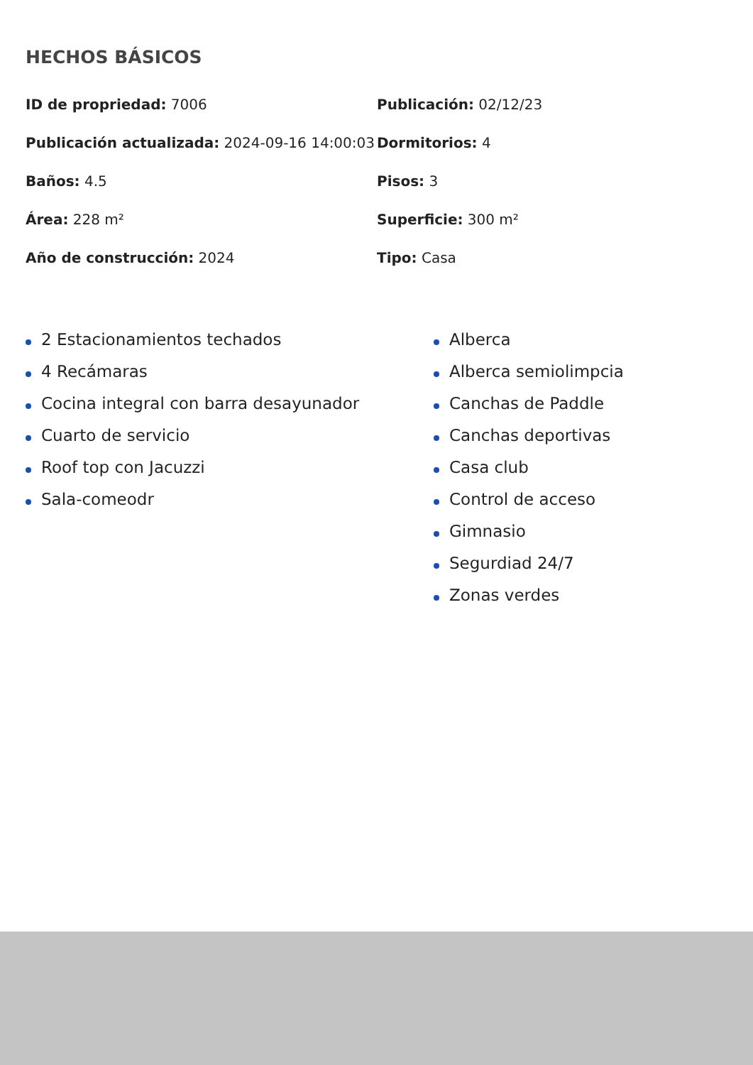HECHOS BÁSICOS
| ID de propriedad: 7006 | Publicación: 02/12/23 |
| Publicación actualizada: 2024-09-16 14:00:03 | Dormitorios: 4 |
| Baños: 4.5 | Pisos: 3 |
| Área: 228 m² | Superficie: 300 m² |
| Año de construcción: 2024 | Tipo: Casa |
2 Estacionamientos techados
4 Recámaras
Cocina integral con barra desayunador
Cuarto de servicio
Roof top con Jacuzzi
Sala-comeodr
Alberca
Alberca semiolimpcia
Canchas de Paddle
Canchas deportivas
Casa club
Control de acceso
Gimnasio
Segurdiad 24/7
Zonas verdes